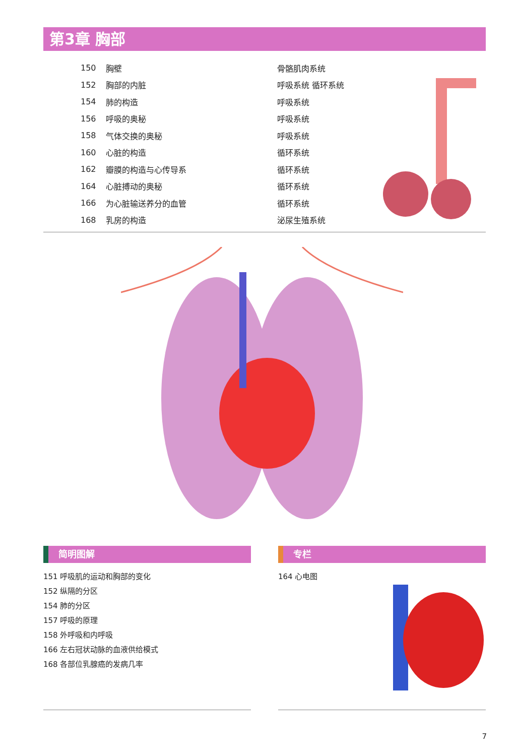第3章 胸部
| 150 | 胸壁 | 骨骼肌肉系统 |
| 152 | 胸部的内脏 | 呼吸系统 循环系统 |
| 154 | 肺的构造 | 呼吸系统 |
| 156 | 呼吸的奥秘 | 呼吸系统 |
| 158 | 气体交换的奥秘 | 呼吸系统 |
| 160 | 心脏的构造 | 循环系统 |
| 162 | 瓣膜的构造与心传导系 | 循环系统 |
| 164 | 心脏搏动的奥秘 | 循环系统 |
| 166 | 为心脏输送养分的血管 | 循环系统 |
| 168 | 乳房的构造 | 泌尿生殖系统 |
简明图解 专栏
151 呼吸肌的运动和胸部的变化
152 纵隔的分区
154 肺的分区
157 呼吸的原理
158 外呼吸和内呼吸
166 左右冠状动脉的血液供给模式
168 各部位乳腺癌的发病几率
164 心电图
7